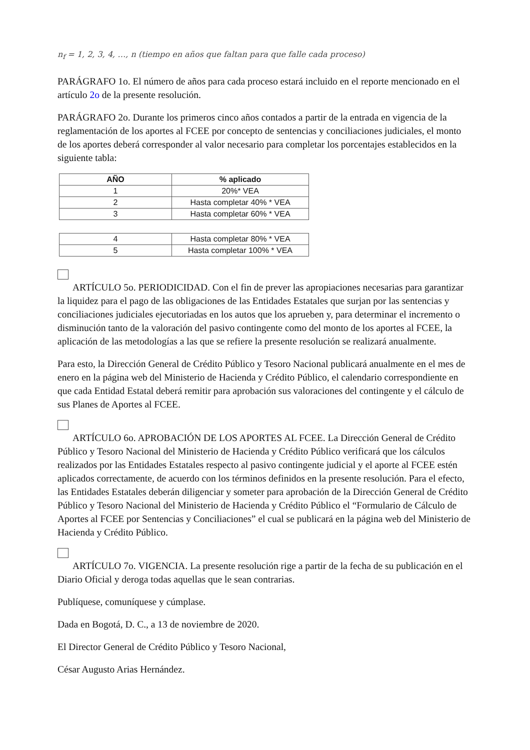n<sub>f</sub> = 1, 2, 3, 4, …, n (tiempo en años que faltan para que falle cada proceso)
PARÁGRAFO 1o. El número de años para cada proceso estará incluido en el reporte mencionado en el artículo 2o de la presente resolución.
PARÁGRAFO 2o. Durante los primeros cinco años contados a partir de la entrada en vigencia de la reglamentación de los aportes al FCEE por concepto de sentencias y conciliaciones judiciales, el monto de los aportes deberá corresponder al valor necesario para completar los porcentajes establecidos en la siguiente tabla:
| AÑO | % aplicado |
| --- | --- |
| 1 | 20%* VEA |
| 2 | Hasta completar 40% * VEA |
| 3 | Hasta completar 60% * VEA |
| 4 | Hasta completar 80% * VEA |
| 5 | Hasta completar 100% * VEA |
ARTÍCULO 5o. PERIODICIDAD. Con el fin de prever las apropiaciones necesarias para garantizar la liquidez para el pago de las obligaciones de las Entidades Estatales que surjan por las sentencias y conciliaciones judiciales ejecutoriadas en los autos que los aprueben y, para determinar el incremento o disminución tanto de la valoración del pasivo contingente como del monto de los aportes al FCEE, la aplicación de las metodologías a las que se refiere la presente resolución se realizará anualmente.
Para esto, la Dirección General de Crédito Público y Tesoro Nacional publicará anualmente en el mes de enero en la página web del Ministerio de Hacienda y Crédito Público, el calendario correspondiente en que cada Entidad Estatal deberá remitir para aprobación sus valoraciones del contingente y el cálculo de sus Planes de Aportes al FCEE.
ARTÍCULO 6o. APROBACIÓN DE LOS APORTES AL FCEE. La Dirección General de Crédito Público y Tesoro Nacional del Ministerio de Hacienda y Crédito Público verificará que los cálculos realizados por las Entidades Estatales respecto al pasivo contingente judicial y el aporte al FCEE estén aplicados correctamente, de acuerdo con los términos definidos en la presente resolución. Para el efecto, las Entidades Estatales deberán diligenciar y someter para aprobación de la Dirección General de Crédito Público y Tesoro Nacional del Ministerio de Hacienda y Crédito Público el “Formulario de Cálculo de Aportes al FCEE por Sentencias y Conciliaciones” el cual se publicará en la página web del Ministerio de Hacienda y Crédito Público.
ARTÍCULO 7o. VIGENCIA. La presente resolución rige a partir de la fecha de su publicación en el Diario Oficial y deroga todas aquellas que le sean contrarias.
Publíquese, comuníquese y cúmplase.
Dada en Bogotá, D. C., a 13 de noviembre de 2020.
El Director General de Crédito Público y Tesoro Nacional,
César Augusto Arias Hernández.